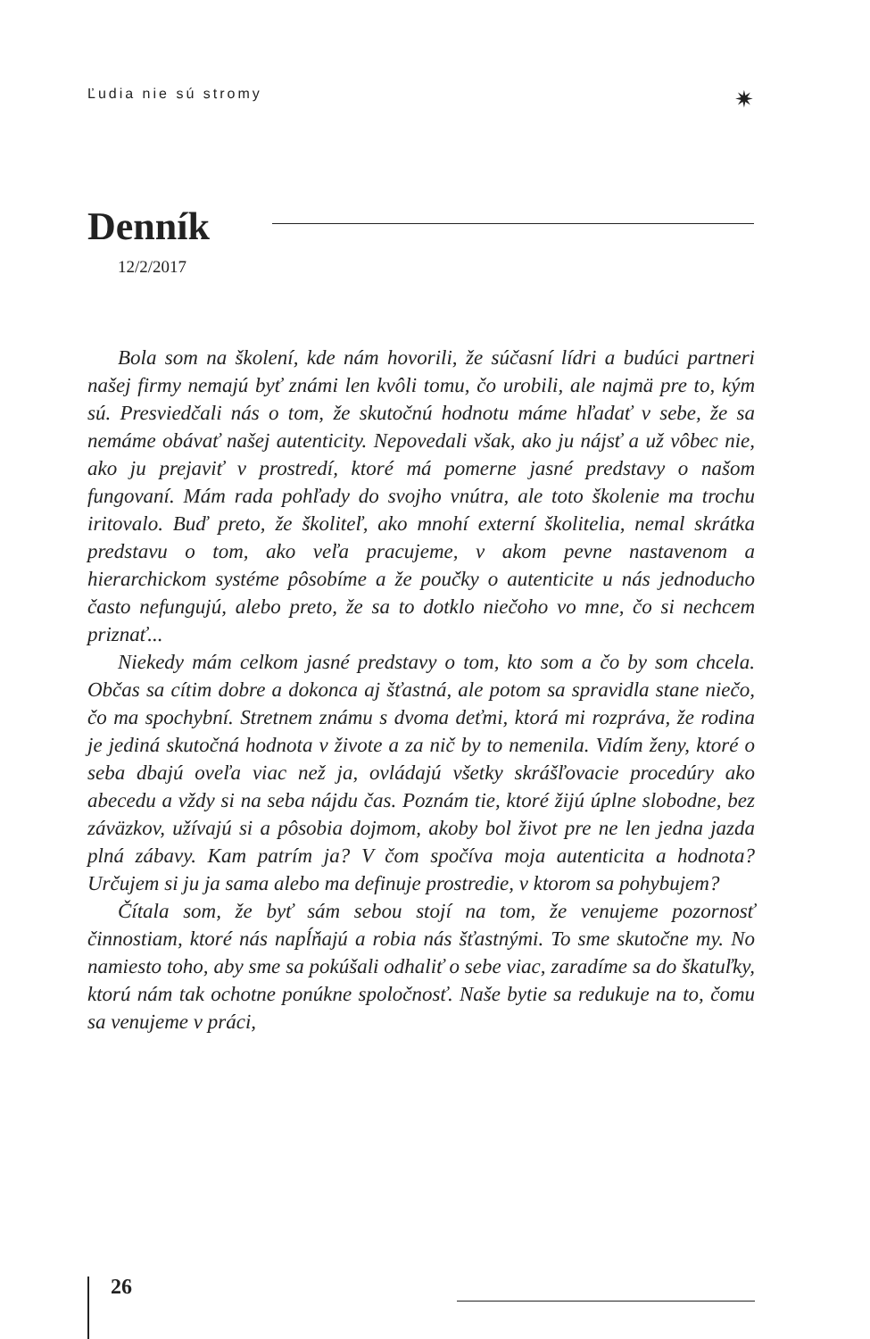Ľudia nie sú stromy ✷
Denník
12/2/2017
Bola som na školení, kde nám hovorili, že súčasní lídri a budúci partneri našej firmy nemajú byť známi len kvôli tomu, čo urobili, ale najmä pre to, kým sú. Presviedčali nás o tom, že skutočnú hodnotu máme hľadať v sebe, že sa nemáme obávať našej autenticity. Nepovedali však, ako ju nájsť a už vôbec nie, ako ju prejaviť v prostredí, ktoré má pomerne jasné predstavy o našom fungovaní. Mám rada pohľady do svojho vnútra, ale toto školenie ma trochu iritovalo. Buď preto, že školiteľ, ako mnohí externí školitelia, nemal skrátka predstavu o tom, ako veľa pracujeme, v akom pevne nastavenom a hierarchickom systéme pôsobíme a že poučky o autenticite u nás jednoducho často nefungujú, alebo preto, že sa to dotklo niečoho vo mne, čo si nechcem priznať...
Niekedy mám celkom jasné predstavy o tom, kto som a čo by som chcela. Občas sa cítim dobre a dokonca aj šťastná, ale potom sa spravidla stane niečo, čo ma spochybní. Stretnem známu s dvoma deťmi, ktorá mi rozpráva, že rodina je jediná skutočná hodnota v živote a za nič by to nemenila. Vidím ženy, ktoré o seba dbajú oveľa viac než ja, ovládajú všetky skrášľovacie procedúry ako abecedu a vždy si na seba nájdu čas. Poznám tie, ktoré žijú úplne slobodne, bez záväzkov, užívajú si a pôsobia dojmom, akoby bol život pre ne len jedna jazda plná zábavy. Kam patrím ja? V čom spočíva moja autenticita a hodnota? Určujem si ju ja sama alebo ma definuje prostredie, v ktorom sa pohybujem?
Čítala som, že byť sám sebou stojí na tom, že venujeme pozornosť činnostiam, ktoré nás napĺňajú a robia nás šťastnými. To sme skutočne my. No namiesto toho, aby sme sa pokúšali odhaliť o sebe viac, zaradíme sa do škatuľky, ktorú nám tak ochotne ponúkne spoločnosť. Naše bytie sa redukuje na to, čomu sa venujeme v práci,
26